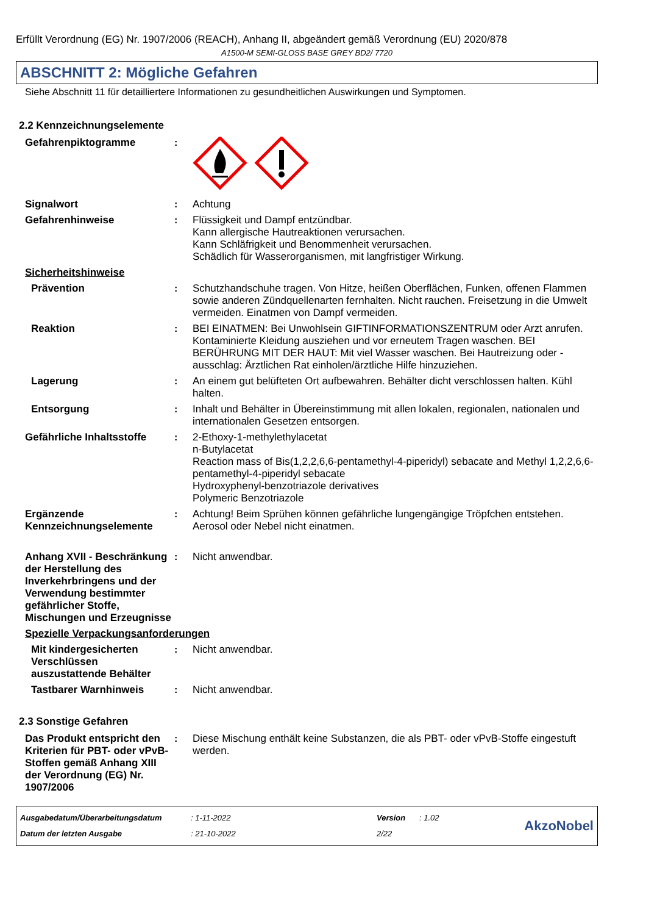Erfüllt Verordnung (EG) Nr. 1907/2006 (REACH), Anhang II, abgeändert gemäß Verordnung (EU) 2020/878
A1500-M SEMI-GLOSS BASE GREY BD2/ 7720
ABSCHNITT 2: Mögliche Gefahren
Siehe Abschnitt 11 für detailliertere Informationen zu gesundheitlichen Auswirkungen und Symptomen.
2.2 Kennzeichnungselemente
Gefahrenpiktogramme :
Signalwort : Achtung
Gefahrenhinweise : Flüssigkeit und Dampf entzündbar.
Kann allergische Hautreaktionen verursachen.
Kann Schläfrigkeit und Benommenheit verursachen.
Schädlich für Wasserorganismen, mit langfristiger Wirkung.
Sicherheitshinweise
Prävention : Schutzhandschuhe tragen. Von Hitze, heißen Oberflächen, Funken, offenen Flammen sowie anderen Zündquellenarten fernhalten. Nicht rauchen. Freisetzung in die Umwelt vermeiden. Einatmen von Dampf vermeiden.
Reaktion : BEI EINATMEN: Bei Unwohlsein GIFTINFORMATIONSZENTRUM oder Arzt anrufen. Kontaminierte Kleidung ausziehen und vor erneutem Tragen waschen. BEI BERÜHRUNG MIT DER HAUT: Mit viel Wasser waschen. Bei Hautreizung oder -ausschlag: Ärztlichen Rat einholen/ärztliche Hilfe hinzuziehen.
Lagerung : An einem gut belüfteten Ort aufbewahren. Behälter dicht verschlossen halten. Kühl halten.
Entsorgung : Inhalt und Behälter in Übereinstimmung mit allen lokalen, regionalen, nationalen und internationalen Gesetzen entsorgen.
Gefährliche Inhaltsstoffe
: 2-Ethoxy-1-methylethylacetat
n-Butylacetat
Reaction mass of Bis(1,2,2,6,6-pentamethyl-4-piperidyl) sebacate and Methyl 1,2,2,6,6-pentamethyl-4-piperidyl sebacate
Hydroxyphenyl-benzotriazole derivatives
Polymeric Benzotriazole
Ergänzende Kennzeichnungselemente
: Achtung! Beim Sprühen können gefährliche lungengängige Tröpfchen entstehen. Aerosol oder Nebel nicht einatmen.
Anhang XVII - Beschränkung der Herstellung des Inverkehrbringens und der Verwendung bestimmter gefährlicher Stoffe, Mischungen und Erzeugnisse
: Nicht anwendbar.
Spezielle Verpackungsanforderungen
Mit kindergesicherten Verschlüssen auszustattende Behälter
: Nicht anwendbar.
Tastbarer Warnhinweis : Nicht anwendbar.
2.3 Sonstige Gefahren
Das Produkt entspricht den Kriterien für PBT- oder vPvB-Stoffen gemäß Anhang XIII der Verordnung (EG) Nr. 1907/2006
: Diese Mischung enthält keine Substanzen, die als PBT- oder vPvB-Stoffe eingestuft werden.
Ausgabedatum/Überarbeitungsdatum
Datum der letzten Ausgabe
: 1-11-2022
: 21-10-2022
Version
2/22
: 1.02
AkzoNobel